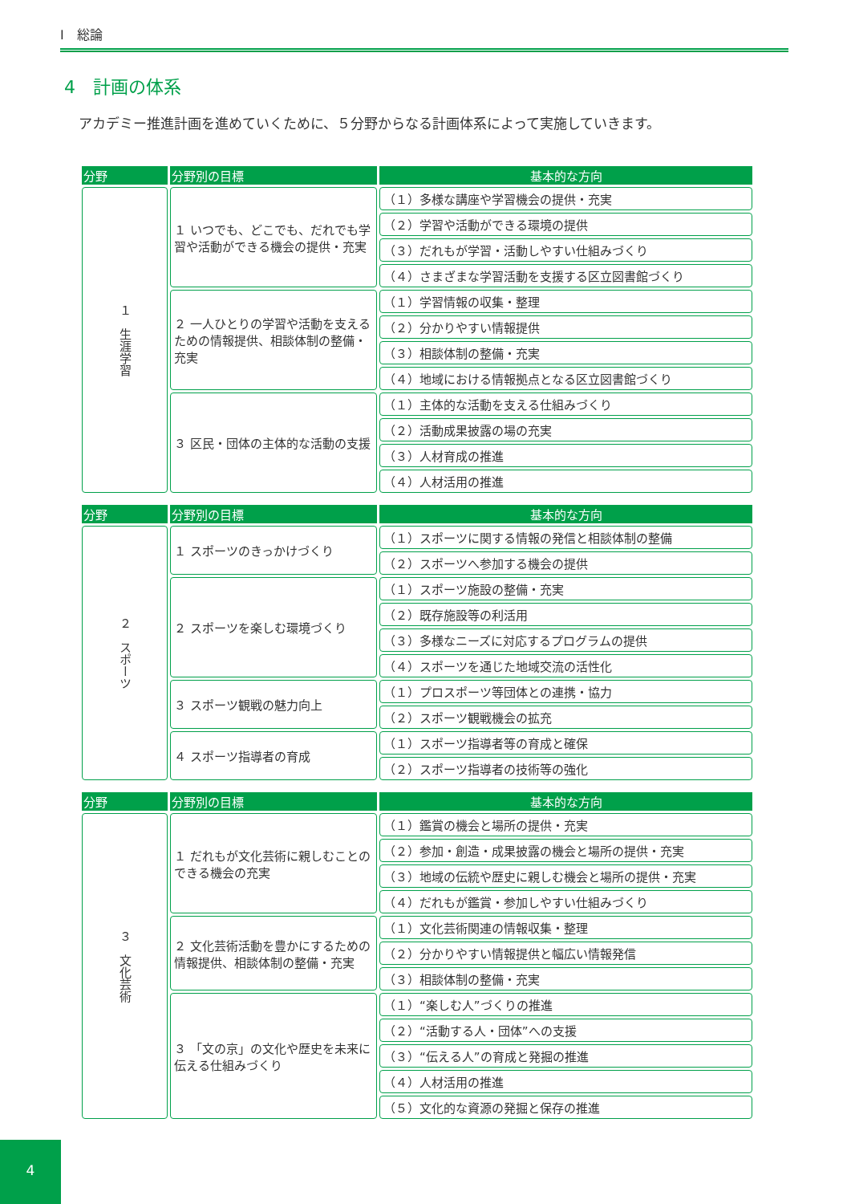Ⅰ　総論
4　計画の体系
アカデミー推進計画を進めていくために、５分野からなる計画体系によって実施していきます。
| 分野 | 分野別の目標 | 基本的な方向 |
| --- | --- | --- |
| １ 生涯学習 | １ いつでも、どこでも、だれでも学習や活動ができる機会の提供・充実 | （１）多様な講座や学習機会の提供・充実 |
| | | （２）学習や活動ができる環境の提供 |
| | | （３）だれもが学習・活動しやすい仕組みづくり |
| | | （４）さまざまな学習活動を支援する区立図書館づくり |
| | ２ 一人ひとりの学習や活動を支えるための情報提供、相談体制の整備・充実 | （１）学習情報の収集・整理 |
| | | （２）分かりやすい情報提供 |
| | | （３）相談体制の整備・充実 |
| | | （４）地域における情報拠点となる区立図書館づくり |
| | ３ 区民・団体の主体的な活動の支援 | （１）主体的な活動を支える仕組みづくり |
| | | （２）活動成果披露の場の充実 |
| | | （３）人材育成の推進 |
| | | （４）人材活用の推進 |
| 分野 | 分野別の目標 | 基本的な方向 |
| --- | --- | --- |
| ２ スポーツ | １ スポーツのきっかけづくり | （１）スポーツに関する情報の発信と相談体制の整備 |
| | | （２）スポーツへ参加する機会の提供 |
| | ２ スポーツを楽しむ環境づくり | （１）スポーツ施設の整備・充実 |
| | | （２）既存施設等の利活用 |
| | | （３）多様なニーズに対応するプログラムの提供 |
| | | （４）スポーツを通じた地域交流の活性化 |
| | ３ スポーツ観戦の魅力向上 | （１）プロスポーツ等団体との連携・協力 |
| | | （２）スポーツ観戦機会の拡充 |
| | ４ スポーツ指導者の育成 | （１）スポーツ指導者等の育成と確保 |
| | | （２）スポーツ指導者の技術等の強化 |
| 分野 | 分野別の目標 | 基本的な方向 |
| --- | --- | --- |
| ３ 文化芸術 | １ だれもが文化芸術に親しむことのできる機会の充実 | （１）鑑賞の機会と場所の提供・充実 |
| | | （２）参加・創造・成果披露の機会と場所の提供・充実 |
| | | （３）地域の伝統や歴史に親しむ機会と場所の提供・充実 |
| | | （４）だれもが鑑賞・参加しやすい仕組みづくり |
| | ２ 文化芸術活動を豊かにするための情報提供、相談体制の整備・充実 | （１）文化芸術関連の情報収集・整理 |
| | | （２）分かりやすい情報提供と幅広い情報発信 |
| | | （３）相談体制の整備・充実 |
| | ３ 「文の京」の文化や歴史を未来に伝える仕組みづくり | （１）“楽しむ人”づくりの推進 |
| | | （２）“活動する人・団体”への支援 |
| | | （３）“伝える人”の育成と発掘の推進 |
| | | （４）人材活用の推進 |
| | | （５）文化的な資源の発掘と保存の推進 |
4